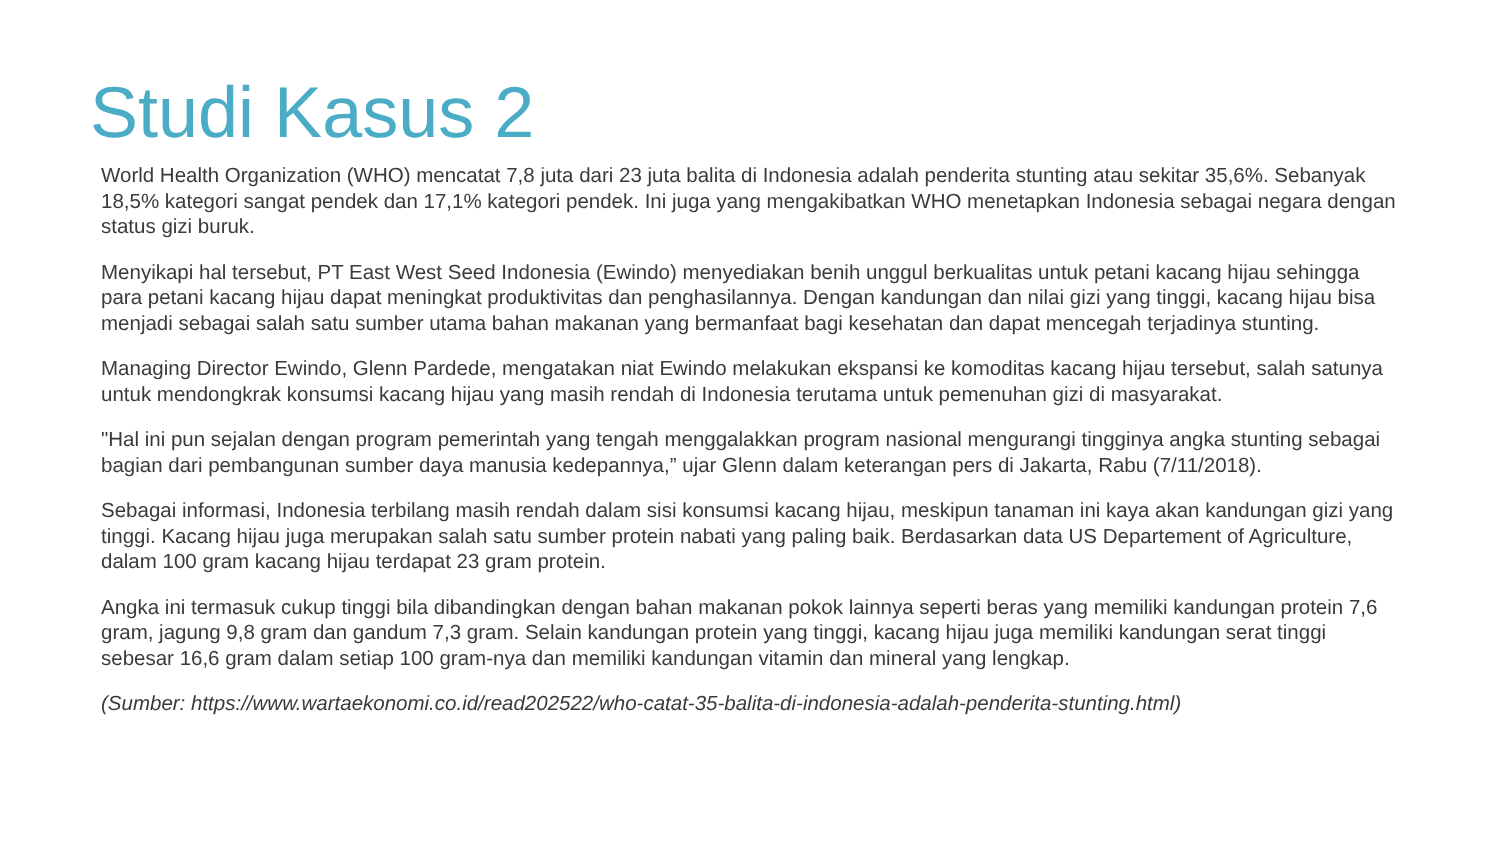Studi Kasus 2
World Health Organization (WHO) mencatat 7,8 juta dari 23 juta balita di Indonesia adalah penderita stunting atau sekitar 35,6%. Sebanyak 18,5% kategori sangat pendek dan 17,1% kategori pendek. Ini juga yang mengakibatkan WHO menetapkan Indonesia sebagai negara dengan status gizi buruk.
Menyikapi hal tersebut, PT East West Seed Indonesia (Ewindo) menyediakan benih unggul berkualitas untuk petani kacang hijau sehingga para petani kacang hijau dapat meningkat produktivitas dan penghasilannya. Dengan kandungan dan nilai gizi yang tinggi, kacang hijau bisa menjadi sebagai salah satu sumber utama bahan makanan yang bermanfaat bagi kesehatan dan dapat mencegah terjadinya stunting.
Managing Director Ewindo, Glenn Pardede, mengatakan niat Ewindo melakukan ekspansi ke komoditas kacang hijau tersebut, salah satunya untuk mendongkrak konsumsi kacang hijau yang masih rendah di Indonesia terutama untuk pemenuhan gizi di masyarakat.
"Hal ini pun sejalan dengan program pemerintah yang tengah menggalakkan program nasional mengurangi tingginya angka stunting sebagai bagian dari pembangunan sumber daya manusia kedepannya,” ujar Glenn dalam keterangan pers di Jakarta, Rabu (7/11/2018).
Sebagai informasi, Indonesia terbilang masih rendah dalam sisi konsumsi kacang hijau, meskipun tanaman ini kaya akan kandungan gizi yang tinggi. Kacang hijau juga merupakan salah satu sumber protein nabati yang paling baik. Berdasarkan data US Departement of Agriculture, dalam 100 gram kacang hijau terdapat 23 gram protein.
Angka ini termasuk cukup tinggi bila dibandingkan dengan bahan makanan pokok lainnya seperti beras yang memiliki kandungan protein 7,6 gram, jagung 9,8 gram dan gandum 7,3 gram. Selain kandungan protein yang tinggi, kacang hijau juga memiliki kandungan serat tinggi sebesar 16,6 gram dalam setiap 100 gram-nya dan memiliki kandungan vitamin dan mineral yang lengkap.
(Sumber: https://www.wartaekonomi.co.id/read202522/who-catat-35-balita-di-indonesia-adalah-penderita-stunting.html)